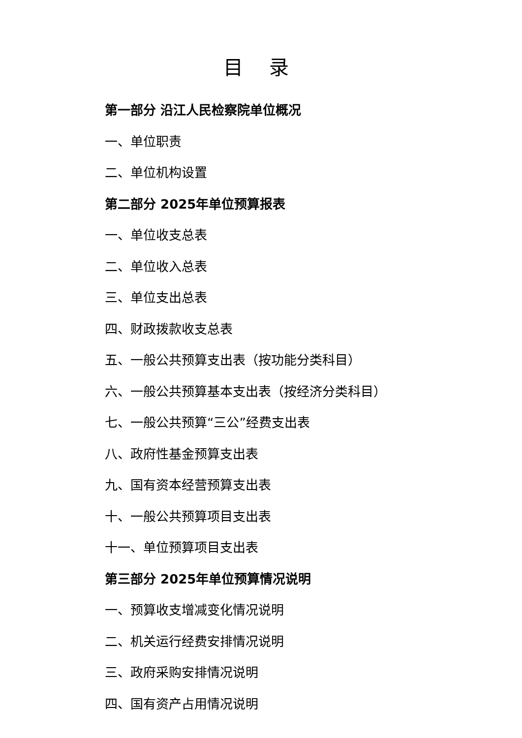目 录
第一部分 沿江人民检察院单位概况
一、单位职责
二、单位机构设置
第二部分 2025年单位预算报表
一、单位收支总表
二、单位收入总表
三、单位支出总表
四、财政拨款收支总表
五、一般公共预算支出表（按功能分类科目）
六、一般公共预算基本支出表（按经济分类科目）
七、一般公共预算“三公”经费支出表
八、政府性基金预算支出表
九、国有资本经营预算支出表
十、一般公共预算项目支出表
十一、单位预算项目支出表
第三部分 2025年单位预算情况说明
一、预算收支增减变化情况说明
二、机关运行经费安排情况说明
三、政府采购安排情况说明
四、国有资产占用情况说明